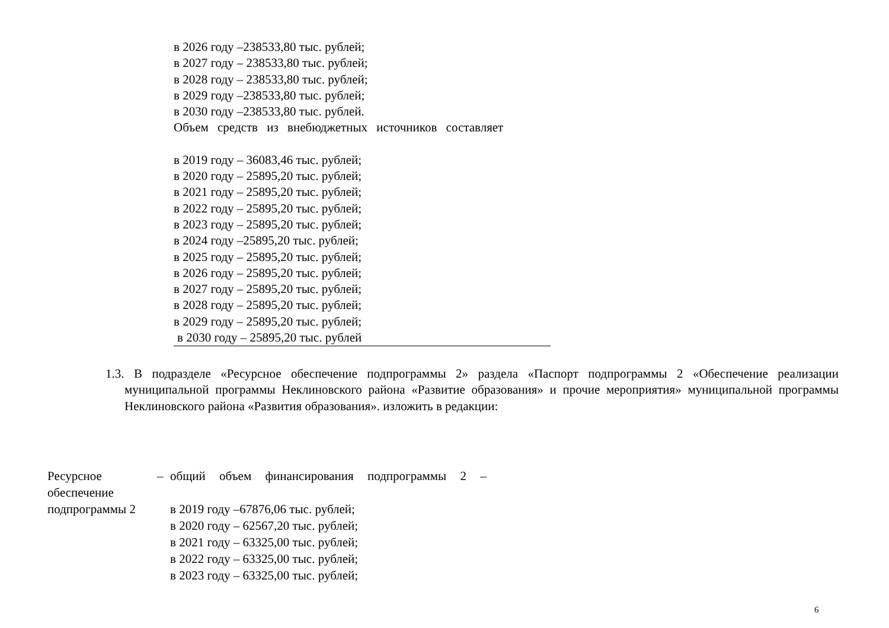в 2026 году –238533,80 тыс. рублей;
в 2027 году – 238533,80 тыс. рублей;
в 2028 году – 238533,80 тыс. рублей;
в 2029 году –238533,80 тыс. рублей;
в 2030 году –238533,80 тыс. рублей.
Объем средств из внебюджетных источников составляет
в 2019 году – 36083,46 тыс. рублей;
в 2020 году – 25895,20 тыс. рублей;
в 2021 году – 25895,20 тыс. рублей;
в 2022 году – 25895,20 тыс. рублей;
в 2023 году – 25895,20 тыс. рублей;
в 2024 году –25895,20 тыс. рублей;
в 2025 году – 25895,20 тыс. рублей;
в 2026 году – 25895,20 тыс. рублей;
в 2027 году – 25895,20 тыс. рублей;
в 2028 году – 25895,20 тыс. рублей;
в 2029 году – 25895,20 тыс. рублей;
в 2030 году – 25895,20 тыс. рублей
1.3. В подразделе «Ресурсное обеспечение подпрограммы 2» раздела «Паспорт подпрограммы 2 «Обеспечение реализации муниципальной программы Неклиновского района «Развитие образования» и прочие мероприятия» муниципальной программы Неклиновского района «Развития образования». изложить в редакции:
| Ресурсное обеспечение подпрограммы 2 | – | общий объем финансирования подпрограммы 2 – в 2019 году –67876,06 тыс. рублей; в 2020 году – 62567,20 тыс. рублей; в 2021 году – 63325,00 тыс. рублей; в 2022 году – 63325,00 тыс. рублей; в 2023 году – 63325,00 тыс. рублей; |
6